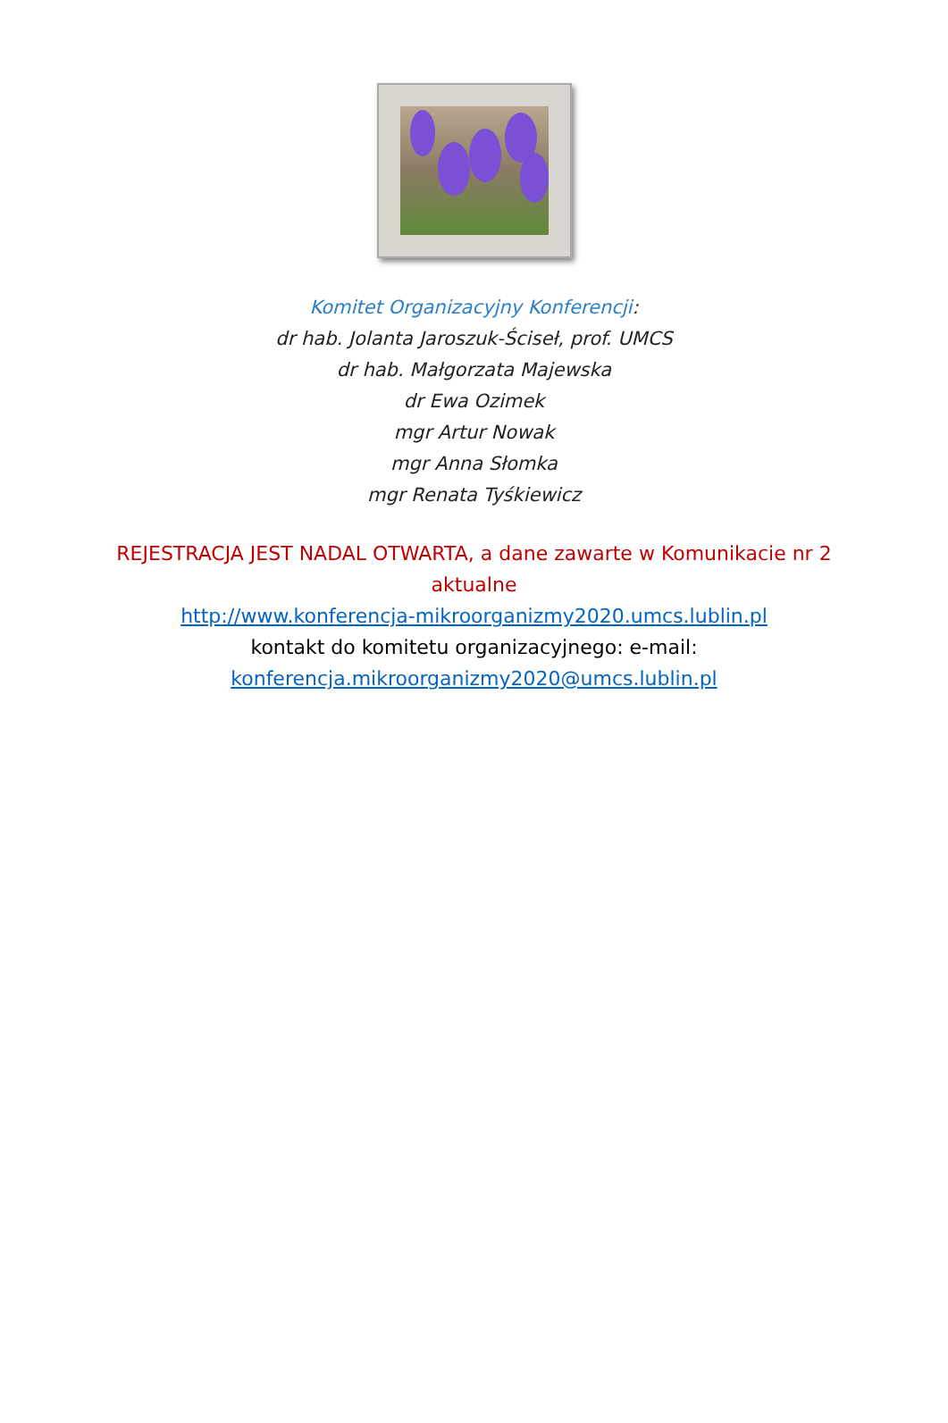Komitet Organizacyjny Konferencji:
dr hab. Jolanta Jaroszuk-Ściseł, prof. UMCS
dr hab. Małgorzata Majewska
dr Ewa Ozimek
mgr Artur Nowak
mgr Anna Słomka
mgr Renata Tyśkiewicz
REJESTRACJA JEST NADAL OTWARTA, a dane zawarte w Komunikacie nr 2 aktualne
http://www.konferencja-mikroorganizmy2020.umcs.lublin.pl
kontakt do komitetu organizacyjnego: e-mail:
konferencja.mikroorganizmy2020@umcs.lublin.pl